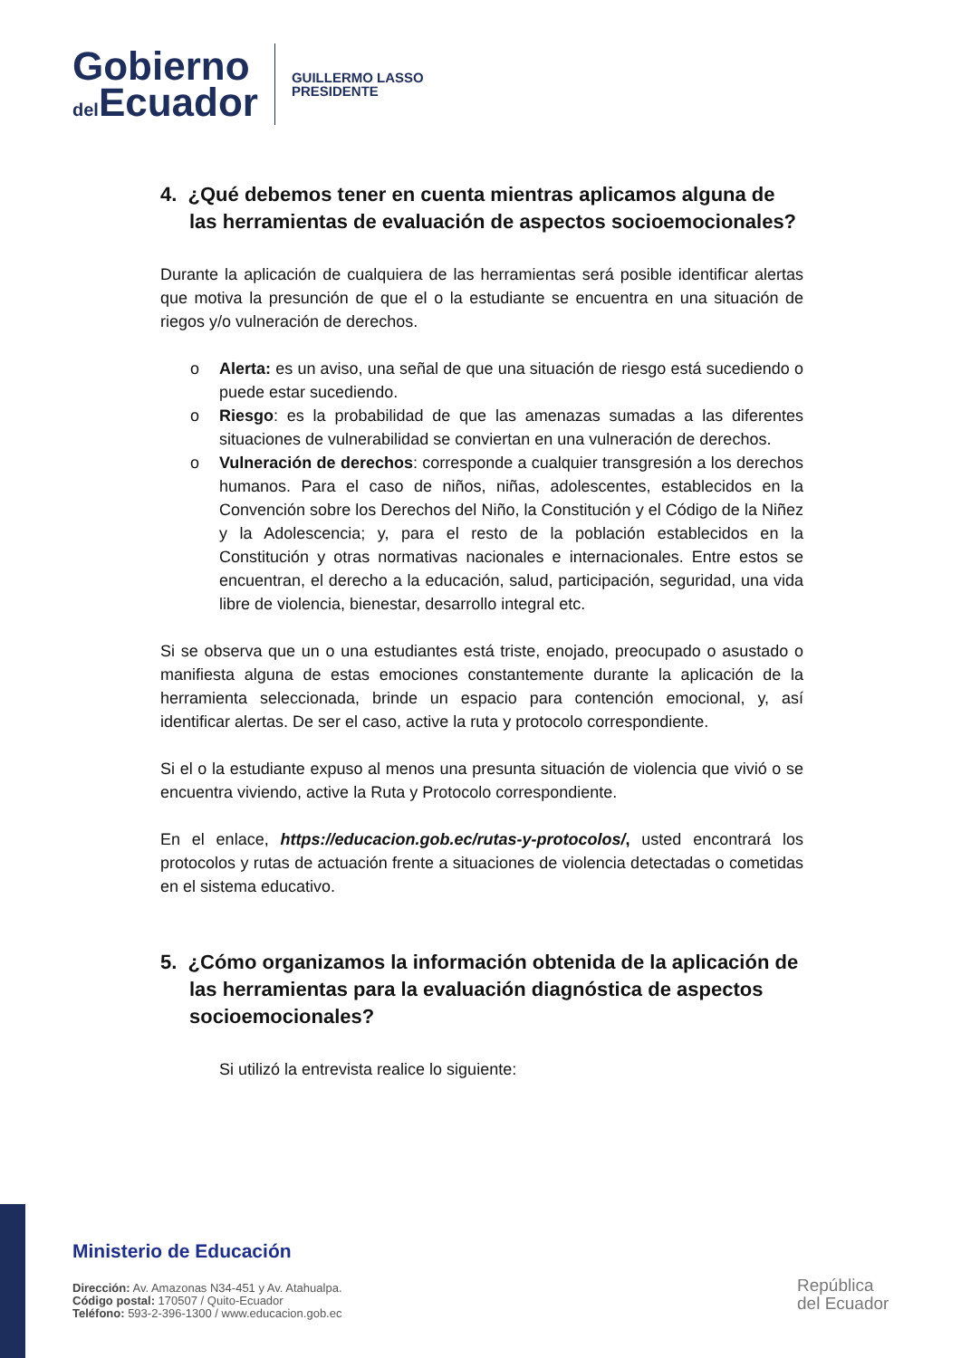Gobierno
del Ecuador
GUILLERMO LASSO
PRESIDENTE
4. ¿Qué debemos tener en cuenta mientras aplicamos alguna de las herramientas de evaluación de aspectos socioemocionales?
Durante la aplicación de cualquiera de las herramientas será posible identificar alertas que motiva la presunción de que el o la estudiante se encuentra en una situación de riegos y/o vulneración de derechos.
o Alerta: es un aviso, una señal de que una situación de riesgo está sucediendo o puede estar sucediendo.
o Riesgo: es la probabilidad de que las amenazas sumadas a las diferentes situaciones de vulnerabilidad se conviertan en una vulneración de derechos.
o Vulneración de derechos: corresponde a cualquier transgresión a los derechos humanos. Para el caso de niños, niñas, adolescentes, establecidos en la Convención sobre los Derechos del Niño, la Constitución y el Código de la Niñez y la Adolescencia; y, para el resto de la población establecidos en la Constitución y otras normativas nacionales e internacionales. Entre estos se encuentran, el derecho a la educación, salud, participación, seguridad, una vida libre de violencia, bienestar, desarrollo integral etc.
Si se observa que un o una estudiantes está triste, enojado, preocupado o asustado o manifiesta alguna de estas emociones constantemente durante la aplicación de la herramienta seleccionada, brinde un espacio para contención emocional, y, así identificar alertas. De ser el caso, active la ruta y protocolo correspondiente.
Si el o la estudiante expuso al menos una presunta situación de violencia que vivió o se encuentra viviendo, active la Ruta y Protocolo correspondiente.
En el enlace, https://educacion.gob.ec/rutas-y-protocolos/, usted encontrará los protocolos y rutas de actuación frente a situaciones de violencia detectadas o cometidas en el sistema educativo.
5. ¿Cómo organizamos la información obtenida de la aplicación de las herramientas para la evaluación diagnóstica de aspectos socioemocionales?
Si utilizó la entrevista realice lo siguiente:
Ministerio de Educación
Dirección: Av. Amazonas N34-451 y Av. Atahualpa.
Código postal: 170507 / Quito-Ecuador
Teléfono: 593-2-396-1300 / www.educacion.gob.ec
República
del Ecuador